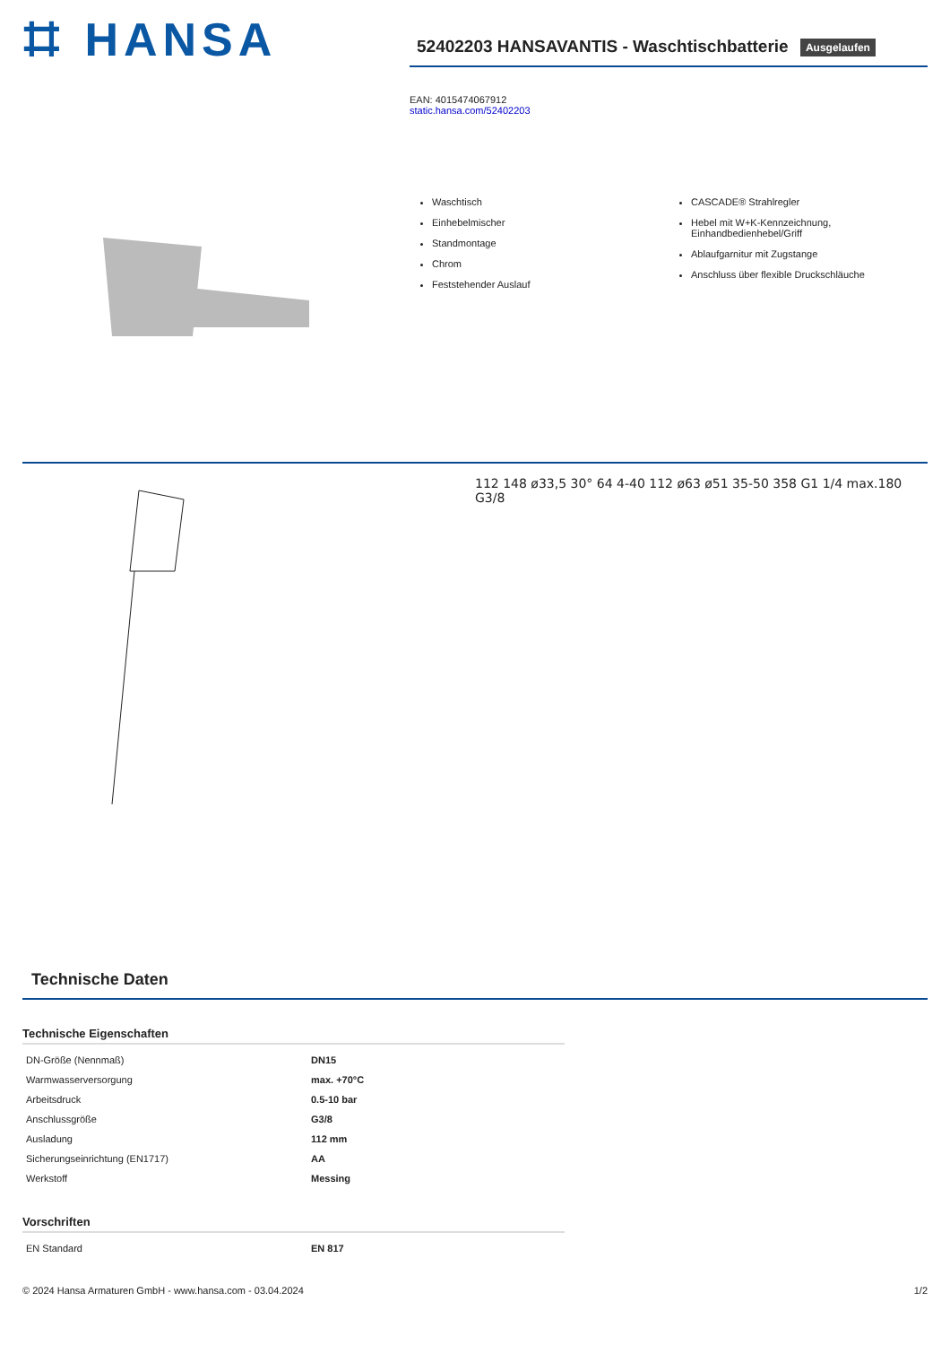⌗ HANSA
52402203 HANSAVANTIS - Waschtischbatterie Ausgelaufen
EAN: 4015474067912
static.hansa.com/52402203
Waschtisch
Einhebelmischer
Standmontage
Chrom
Feststehender Auslauf
CASCADE® Strahlregler
Hebel mit W+K-Kennzeichnung, Einhandbedienhebel/Griff
Ablaufgarnitur mit Zugstange
Anschluss über flexible Druckschläuche
112 148 ø33,5 30° 64 4-40 112 ø63 ø51 35-50 358 G1 1/4 max.180 G3/8
Technische Daten
Technische Eigenschaften
| DN-Größe (Nennmaß) | DN15 |
| Warmwasserversorgung | max. +70°C |
| Arbeitsdruck | 0.5-10 bar |
| Anschlussgröße | G3/8 |
| Ausladung | 112 mm |
| Sicherungseinrichtung (EN1717) | AA |
| Werkstoff | Messing |
Vorschriften
| EN Standard | EN 817 |
© 2024 Hansa Armaturen GmbH - www.hansa.com - 03.04.2024 1/2